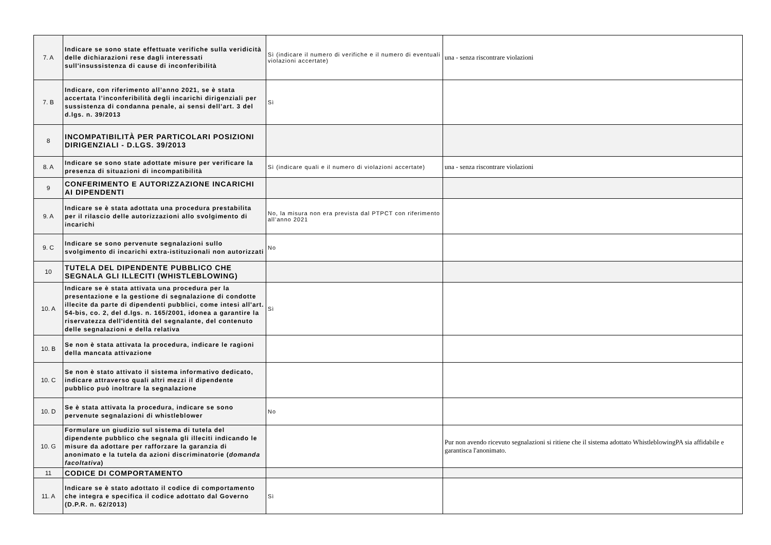| 7. A | Indicare se sono state effettuate verifiche sulla veridicità delle dichiarazioni rese dagli interessati sull'insussistenza di cause di inconferibilità | Sì (indicare il numero di verifiche e il numero di eventuali violazioni accertate) | una - senza riscontrare violazioni |
| 7. B | Indicare, con riferimento all’anno 2021, se è stata accertata l’inconferibilità degli incarichi dirigenziali per sussistenza di condanna penale, ai sensi dell’art. 3 del d.lgs. n. 39/2013 | Sì | |
| 8 | INCOMPATIBILITÀ PER PARTICOLARI POSIZIONI DIRIGENZIALI - D.LGS. 39/2013 | | |
| 8. A | Indicare se sono state adottate misure per verificare la presenza di situazioni di incompatibilità | Sì (indicare quali e il numero di violazioni accertate) | una - senza riscontrare violazioni |
| 9 | CONFERIMENTO E AUTORIZZAZIONE INCARICHI AI DIPENDENTI | | |
| 9. A | Indicare se è stata adottata una procedura prestabilita per il rilascio delle autorizzazioni allo svolgimento di incarichi | No, la misura non era prevista dal PTPCT con riferimento all’anno 2021 | |
| 9. C | Indicare se sono pervenute segnalazioni sullo svolgimento di incarichi extra-istituzionali non autorizzati | No | |
| 10 | TUTELA DEL DIPENDENTE PUBBLICO CHE SEGNALA GLI ILLECITI (WHISTLEBLOWING) | | |
| 10. A | Indicare se è stata attivata una procedura per la presentazione e la gestione di segnalazione di condotte illecite da parte di dipendenti pubblici, come intesi all'art. 54-bis, co. 2, del d.lgs. n. 165/2001, idonea a garantire la riservatezza dell'identità del segnalante, del contenuto delle segnalazioni e della relativa | Sì | |
| 10. B | Se non è stata attivata la procedura, indicare le ragioni della mancata attivazione | | |
| 10. C | Se non è stato attivato il sistema informativo dedicato, indicare attraverso quali altri mezzi il dipendente pubblico può inoltrare la segnalazione | | |
| 10. D | Se è stata attivata la procedura, indicare se sono pervenute segnalazioni di whistleblower | No | |
| 10. G | Formulare un giudizio sul sistema di tutela del dipendente pubblico che segnala gli illeciti indicando le misure da adottare per rafforzare la garanzia di anonimato e la tutela da azioni discriminatorie ( domanda facoltativa ) | | Pur non avendo ricevuto segnalazioni si ritiene che il sistema adottato WhistleblowingPA sia affidabile e garantisca l'anonimato. |
| 11 | CODICE DI COMPORTAMENTO | | |
| 11. A | Indicare se è stato adottato il codice di comportamento che integra e specifica il codice adottato dal Governo (D.P.R. n. 62/2013) | Sì | |